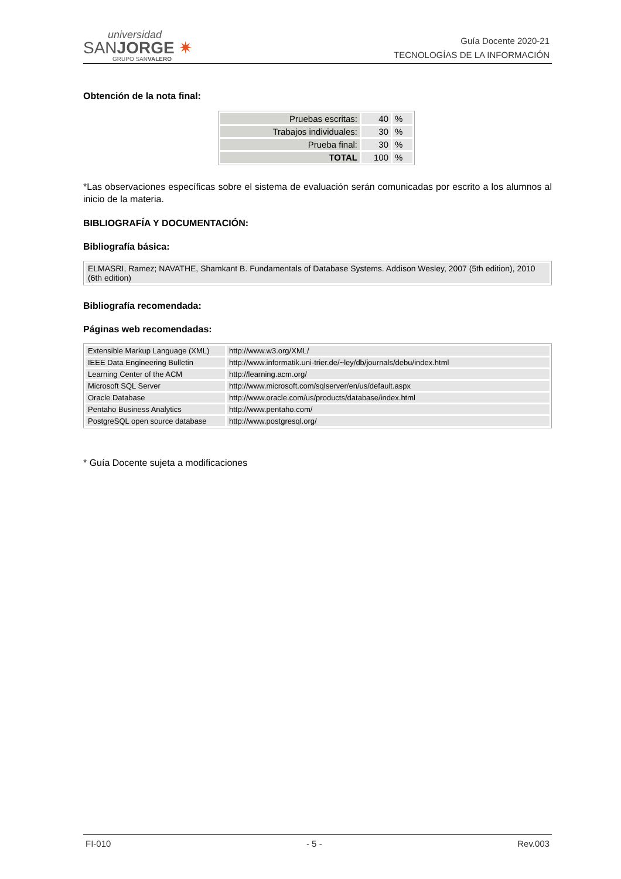universidad
SANJORGE ✷
GRUPO SANVALERO
Guía Docente 2020-21
TECNOLOGÍAS DE LA INFORMACIÓN
Obtención de la nota final:
| Pruebas escritas: | 40 | % |
| Trabajos individuales: | 30 | % |
| Prueba final: | 30 | % |
| TOTAL | 100 | % |
*Las observaciones específicas sobre el sistema de evaluación serán comunicadas por escrito a los alumnos al inicio de la materia.
BIBLIOGRAFÍA Y DOCUMENTACIÓN:
Bibliografía básica:
| ELMASRI, Ramez; NAVATHE, Shamkant B. Fundamentals of Database Systems. Addison Wesley, 2007 (5th edition), 2010 (6th edition) |
Bibliografía recomendada:
Páginas web recomendadas:
| Extensible Markup Language (XML) | http://www.w3.org/XML/ |
| IEEE Data Engineering Bulletin | http://www.informatik.uni-trier.de/~ley/db/journals/debu/index.html |
| Learning Center of the ACM | http://learning.acm.org/ |
| Microsoft SQL Server | http://www.microsoft.com/sqlserver/en/us/default.aspx |
| Oracle Database | http://www.oracle.com/us/products/database/index.html |
| Pentaho Business Analytics | http://www.pentaho.com/ |
| PostgreSQL open source database | http://www.postgresql.org/ |
* Guía Docente sujeta a modificaciones
FI-010 - 5 - Rev.003